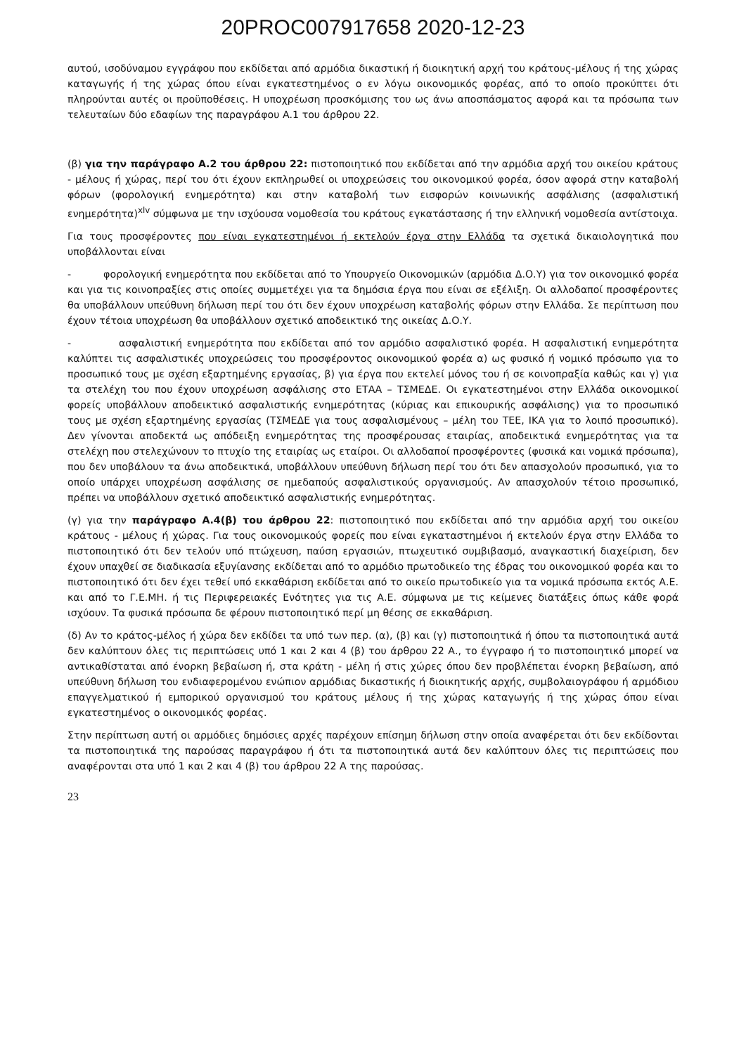20PROC007917658 2020-12-23
αυτού, ισοδύναμου εγγράφου που εκδίδεται από αρμόδια δικαστική ή διοικητική αρχή του κράτους-μέλους ή της χώρας καταγωγής ή της χώρας όπου είναι εγκατεστημένος ο εν λόγω οικονομικός φορέας, από το οποίο προκύπτει ότι πληρούνται αυτές οι προϋποθέσεις. Η υποχρέωση προσκόμισης του ως άνω αποσπάσματος αφορά και τα πρόσωπα των τελευταίων δύο εδαφίων της παραγράφου Α.1 του άρθρου 22.
(β) για την παράγραφο Α.2 του άρθρου 22: πιστοποιητικό που εκδίδεται από την αρμόδια αρχή του οικείου κράτους - μέλους ή χώρας, περί του ότι έχουν εκπληρωθεί οι υποχρεώσεις του οικονομικού φορέα, όσον αφορά στην καταβολή φόρων (φορολογική ενημερότητα) και στην καταβολή των εισφορών κοινωνικής ασφάλισης (ασφαλιστική ενημερότητα)<sup>xlv</sup> σύμφωνα με την ισχύουσα νομοθεσία του κράτους εγκατάστασης ή την ελληνική νομοθεσία αντίστοιχα.
Για τους προσφέροντες που είναι εγκατεστημένοι ή εκτελούν έργα στην Ελλάδα τα σχετικά δικαιολογητικά που υποβάλλονται είναι
- φορολογική ενημερότητα που εκδίδεται από το Υπουργείο Οικονομικών (αρμόδια Δ.Ο.Υ) για τον οικονομικό φορέα και για τις κοινοπραξίες στις οποίες συμμετέχει για τα δημόσια έργα που είναι σε εξέλιξη. Οι αλλοδαποί προσφέροντες θα υποβάλλουν υπεύθυνη δήλωση περί του ότι δεν έχουν υποχρέωση καταβολής φόρων στην Ελλάδα. Σε περίπτωση που έχουν τέτοια υποχρέωση θα υποβάλλουν σχετικό αποδεικτικό της οικείας Δ.Ο.Υ.
- ασφαλιστική ενημερότητα που εκδίδεται από τον αρμόδιο ασφαλιστικό φορέα. Η ασφαλιστική ενημερότητα καλύπτει τις ασφαλιστικές υποχρεώσεις του προσφέροντος οικονομικού φορέα α) ως φυσικό ή νομικό πρόσωπο για το προσωπικό τους με σχέση εξαρτημένης εργασίας, β) για έργα που εκτελεί μόνος του ή σε κοινοπραξία καθώς και γ) για τα στελέχη του που έχουν υποχρέωση ασφάλισης στο ΕΤΑΑ – ΤΣΜΕΔΕ. Οι εγκατεστημένοι στην Ελλάδα οικονομικοί φορείς υποβάλλουν αποδεικτικό ασφαλιστικής ενημερότητας (κύριας και επικουρικής ασφάλισης) για το προσωπικό τους με σχέση εξαρτημένης εργασίας (ΤΣΜΕΔΕ για τους ασφαλισμένους – μέλη του ΤΕΕ, ΙΚΑ για το λοιπό προσωπικό). Δεν γίνονται αποδεκτά ως απόδειξη ενημερότητας της προσφέρουσας εταιρίας, αποδεικτικά ενημερότητας για τα στελέχη που στελεχώνουν το πτυχίο της εταιρίας ως εταίροι. Οι αλλοδαποί προσφέροντες (φυσικά και νομικά πρόσωπα), που δεν υποβάλουν τα άνω αποδεικτικά, υποβάλλουν υπεύθυνη δήλωση περί του ότι δεν απασχολούν προσωπικό, για το οποίο υπάρχει υποχρέωση ασφάλισης σε ημεδαπούς ασφαλιστικούς οργανισμούς. Αν απασχολούν τέτοιο προσωπικό, πρέπει να υποβάλλουν σχετικό αποδεικτικό ασφαλιστικής ενημερότητας.
(γ) για την παράγραφο Α.4(β) του άρθρου 22: πιστοποιητικό που εκδίδεται από την αρμόδια αρχή του οικείου κράτους - μέλους ή χώρας. Για τους οικονομικούς φορείς που είναι εγκαταστημένοι ή εκτελούν έργα στην Ελλάδα το πιστοποιητικό ότι δεν τελούν υπό πτώχευση, παύση εργασιών, πτωχευτικό συμβιβασμό, αναγκαστική διαχείριση, δεν έχουν υπαχθεί σε διαδικασία εξυγίανσης εκδίδεται από το αρμόδιο πρωτοδικείο της έδρας του οικονομικού φορέα και το πιστοποιητικό ότι δεν έχει τεθεί υπό εκκαθάριση εκδίδεται από το οικείο πρωτοδικείο για τα νομικά πρόσωπα εκτός Α.Ε. και από το Γ.Ε.ΜΗ. ή τις Περιφερειακές Ενότητες για τις Α.Ε. σύμφωνα με τις κείμενες διατάξεις όπως κάθε φορά ισχύουν. Τα φυσικά πρόσωπα δε φέρουν πιστοποιητικό περί μη θέσης σε εκκαθάριση.
(δ) Αν το κράτος-μέλος ή χώρα δεν εκδίδει τα υπό των περ. (α), (β) και (γ) πιστοποιητικά ή όπου τα πιστοποιητικά αυτά δεν καλύπτουν όλες τις περιπτώσεις υπό 1 και 2 και 4 (β) του άρθρου 22 Α., το έγγραφο ή το πιστοποιητικό μπορεί να αντικαθίσταται από ένορκη βεβαίωση ή, στα κράτη - μέλη ή στις χώρες όπου δεν προβλέπεται ένορκη βεβαίωση, από υπεύθυνη δήλωση του ενδιαφερομένου ενώπιον αρμόδιας δικαστικής ή διοικητικής αρχής, συμβολαιογράφου ή αρμόδιου επαγγελματικού ή εμπορικού οργανισμού του κράτους μέλους ή της χώρας καταγωγής ή της χώρας όπου είναι εγκατεστημένος ο οικονομικός φορέας.
Στην περίπτωση αυτή οι αρμόδιες δημόσιες αρχές παρέχουν επίσημη δήλωση στην οποία αναφέρεται ότι δεν εκδίδονται τα πιστοποιητικά της παρούσας παραγράφου ή ότι τα πιστοποιητικά αυτά δεν καλύπτουν όλες τις περιπτώσεις που αναφέρονται στα υπό 1 και 2 και 4 (β) του άρθρου 22 Α της παρούσας.
23